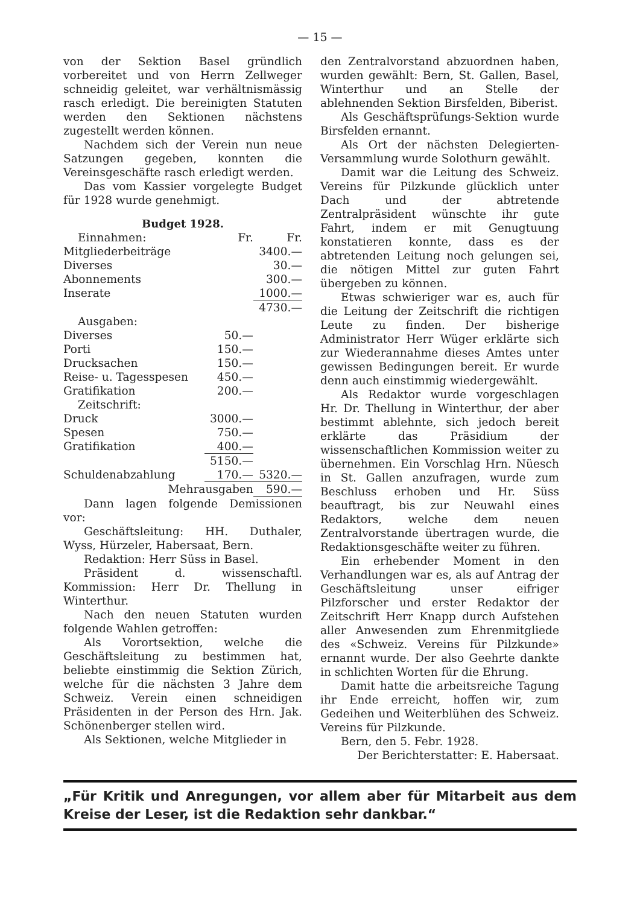— 15 —
von der Sektion Basel gründlich vorbereitet und von Herrn Zellweger schneidig geleitet, war verhältnismässig rasch erledigt. Die bereinigten Statuten werden den Sektionen nächstens zugestellt werden können.
Nachdem sich der Verein nun neue Satzungen gegeben, konnten die Vereinsgeschäfte rasch erledigt werden.
Das vom Kassier vorgelegte Budget für 1928 wurde genehmigt.
Budget 1928.
| Einnahmen: | Fr. | Fr. |
| Mitgliederbeiträge | | 3400.— |
| Diverses | | 30.— |
| Abonnements | | 300.— |
| Inserate | | 1000.— |
| | | 4730.— |
| Ausgaben: | | |
| Diverses | 50.— | |
| Porti | 150.— | |
| Drucksachen | 150.— | |
| Reise- u. Tagesspesen | 450.— | |
| Gratifikation | 200.— | |
| Zeitschrift: | | |
| Druck | 3000.— | |
| Spesen | 750.— | |
| Gratifikation | 400.— | |
| | 5150.— | |
| Schuldenabzahlung | 170.— | 5320.— |
| Mehrausgaben | | 590.— |
Dann lagen folgende Demissionen vor:
Geschäftsleitung: HH. Duthaler, Wyss, Hürzeler, Habersaat, Bern.
Redaktion: Herr Süss in Basel.
Präsident d. wissenschaftl. Kommission: Herr Dr. Thellung in Winterthur.
Nach den neuen Statuten wurden folgende Wahlen getroffen:
Als Vorortsektion, welche die Geschäftsleitung zu bestimmen hat, beliebte einstimmig die Sektion Zürich, welche für die nächsten 3 Jahre dem Schweiz. Verein einen schneidigen Präsidenten in der Person des Hrn. Jak. Schönenberger stellen wird.
Als Sektionen, welche Mitglieder in
den Zentralvorstand abzuordnen haben, wurden gewählt: Bern, St. Gallen, Basel, Winterthur und an Stelle der ablehnenden Sektion Birsfelden, Biberist.
Als Geschäftsprüfungs-Sektion wurde Birsfelden ernannt.
Als Ort der nächsten Delegierten-Versammlung wurde Solothurn gewählt.
Damit war die Leitung des Schweiz. Vereins für Pilzkunde glücklich unter Dach und der abtretende Zentralpräsident wünschte ihr gute Fahrt, indem er mit Genugtuung konstatieren konnte, dass es der abtretenden Leitung noch gelungen sei, die nötigen Mittel zur guten Fahrt übergeben zu können.
Etwas schwieriger war es, auch für die Leitung der Zeitschrift die richtigen Leute zu finden. Der bisherige Administrator Herr Wüger erklärte sich zur Wiederannahme dieses Amtes unter gewissen Bedingungen bereit. Er wurde denn auch einstimmig wiedergewählt.
Als Redaktor wurde vorgeschlagen Hr. Dr. Thellung in Winterthur, der aber bestimmt ablehnte, sich jedoch bereit erklärte das Präsidium der wissenschaftlichen Kommission weiter zu übernehmen. Ein Vorschlag Hrn. Nüesch in St. Gallen anzufragen, wurde zum Beschluss erhoben und Hr. Süss beauftragt, bis zur Neuwahl eines Redaktors, welche dem neuen Zentralvorstande übertragen wurde, die Redaktionsgeschäfte weiter zu führen.
Ein erhebender Moment in den Verhandlungen war es, als auf Antrag der Geschäftsleitung unser eifriger Pilzforscher und erster Redaktor der Zeitschrift Herr Knapp durch Aufstehen aller Anwesenden zum Ehrenmitgliede des «Schweiz. Vereins für Pilzkunde» ernannt wurde. Der also Geehrte dankte in schlichten Worten für die Ehrung.
Damit hatte die arbeitsreiche Tagung ihr Ende erreicht, hoffen wir, zum Gedeihen und Weiterblühen des Schweiz. Vereins für Pilzkunde.
Bern, den 5. Febr. 1928.
Der Berichterstatter: E. Habersaat.
„Für Kritik und Anregungen, vor allem aber für Mitarbeit aus dem Kreise der Leser, ist die Redaktion sehr dankbar.“